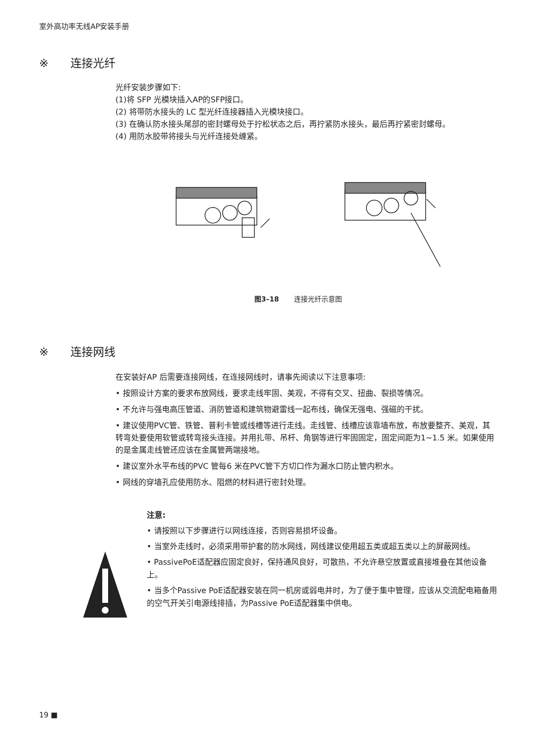室外高功率无线AP安装手册
※ 连接光纤
光纤安装步骤如下:
(1)将 SFP 光模块插入AP的SFP接口。
(2) 将带防水接头的 LC 型光纤连接器插入光模块接口。
(3) 在确认防水接头尾部的密封螺母处于拧松状态之后，再拧紧防水接头，最后再拧紧密封螺母。
(4) 用防水胶带将接头与光纤连接处缠紧。
图3–18 连接光纤示意图
※ 连接网线
在安装好AP 后需要连接网线，在连接网线时，请事先阅读以下注意事项:
• 按照设计方案的要求布放网线，要求走线牢固、美观，不得有交叉、扭曲、裂损等情况。
• 不允许与强电高压管道、消防管道和建筑物避雷线一起布线，确保无强电、强磁的干扰。
• 建议使用PVC管、铁管、普利卡管或线槽等进行走线。走线管、线槽应该靠墙布放，布放要整齐、美观，其转弯处要使用软管或转弯接头连接。并用扎带、吊杆、角钢等进行牢固固定，固定间距为1~1.5 米。如果使用的是金属走线管还应该在金属管两端接地。
• 建议室外水平布线的PVC 管每6 米在PVC管下方切口作为漏水口防止管内积水。
• 网线的穿墙孔应使用防水、阻燃的材料进行密封处理。
注意:
• 请按照以下步骤进行以网线连接，否则容易损坏设备。
• 当室外走线时，必须采用带护套的防水网线，网线建议使用超五类或超五类以上的屏蔽网线。
• PassivePoE适配器应固定良好，保持通风良好，可散热，不允许悬空放置或直接堆叠在其他设备上。
• 当多个Passive PoE适配器安装在同一机房或弱电井时，为了便于集中管理，应该从交流配电箱备用的空气开关引电源线排插，为Passive PoE适配器集中供电。
19 ■